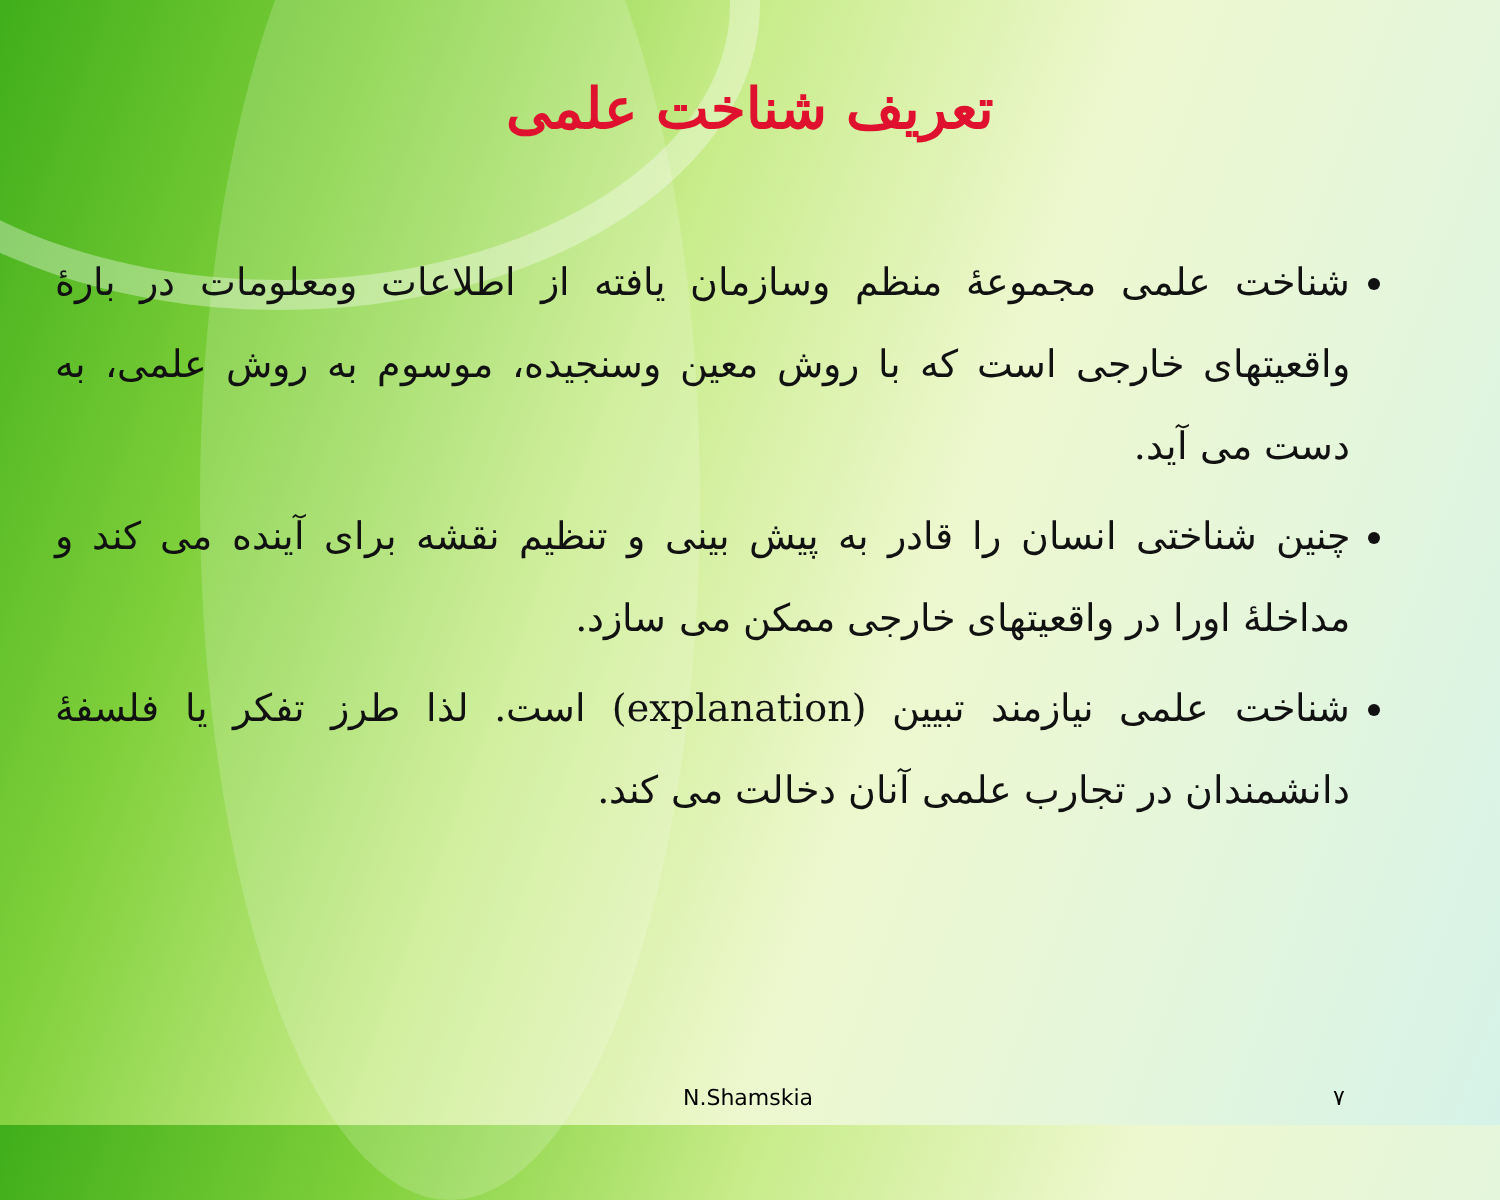تعریف شناخت علمی
شناخت علمی مجموعهٔ منظم وسازمان یافته از اطلاعات ومعلومات در بارهٔ واقعیتهای خارجی است که با روش معین وسنجیده، موسوم به روش علمی، به دست می آید.
چنین شناختی انسان را قادر به پیش بینی و تنظیم نقشه برای آینده می کند و مداخلهٔ اورا در واقعیتهای خارجی ممکن می سازد.
شناخت علمی نیازمند تبیین (explanation) است. لذا طرز تفکر یا فلسفهٔ دانشمندان در تجارب علمی آنان دخالت می کند.
N.Shamskia ۷